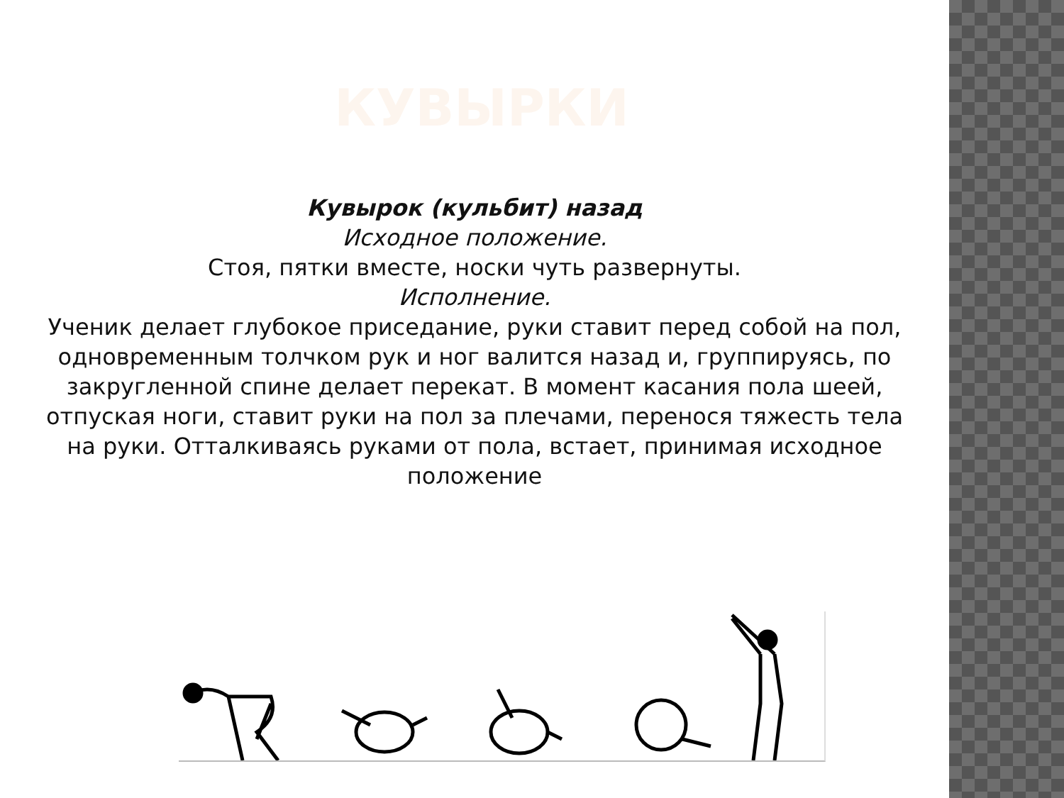КУВЫРКИ
Кувырок (кульбит) назад
Исходное положение.
Стоя, пятки вместе, носки чуть развернуты.
Исполнение.
Ученик делает глубокое приседание, руки ставит перед собой на пол, одновременным толчком рук и ног валится назад и, группируясь, по закругленной спине делает перекат. В момент касания пола шеей, отпуская ноги, ставит руки на пол за плечами, перенося тяжесть тела на руки. Отталкиваясь руками от пола, встает, принимая исходное положение